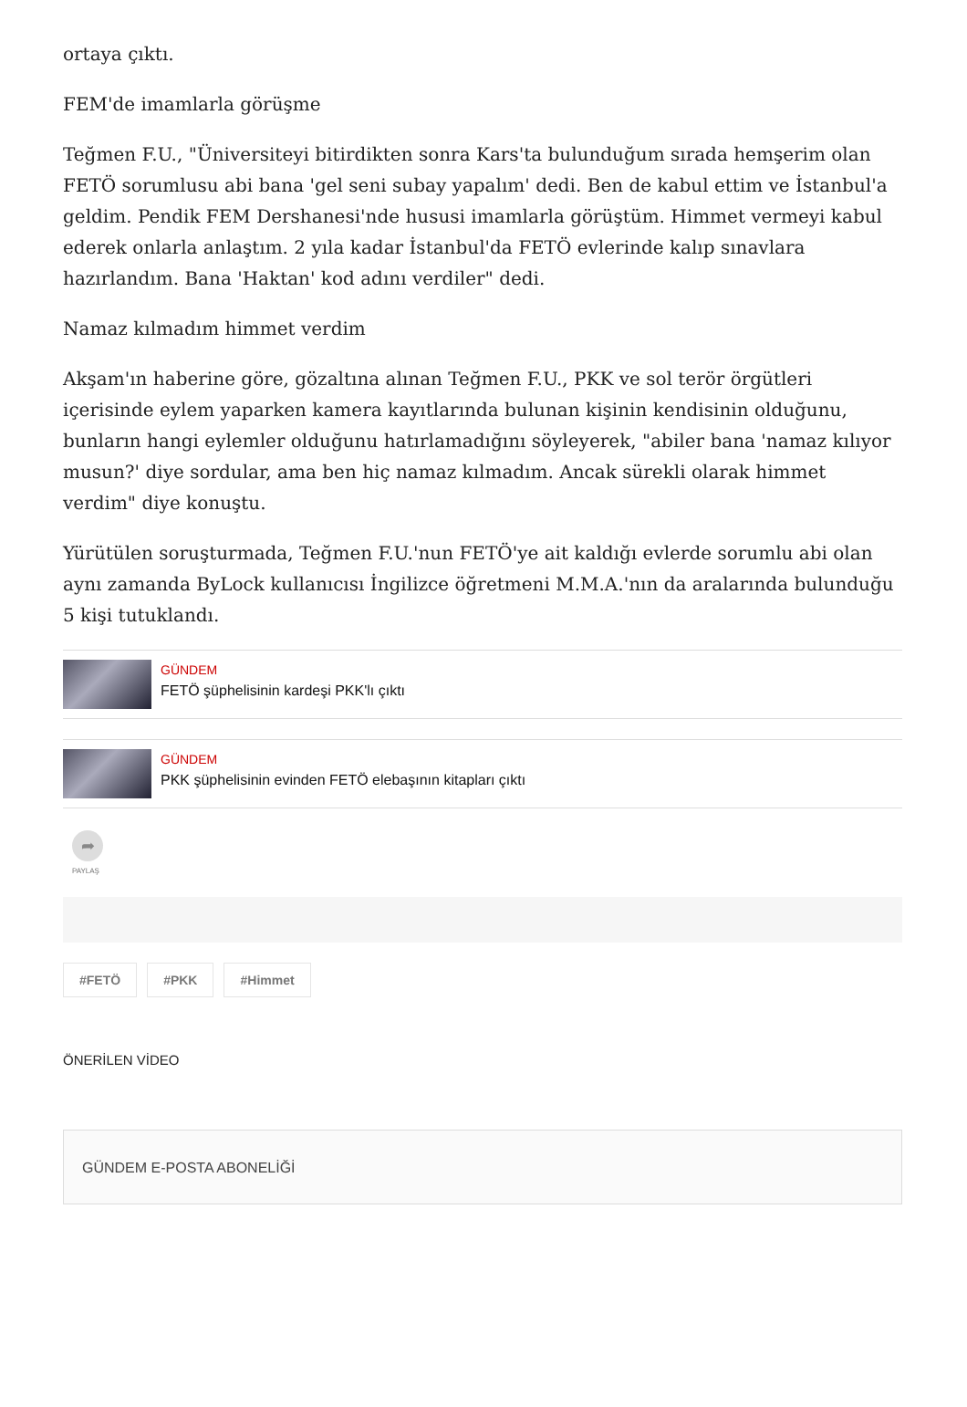ortaya çıktı.
FEM'de imamlarla görüşme
Teğmen F.U., "Üniversiteyi bitirdikten sonra Kars'ta bulunduğum sırada hemşerim olan FETÖ sorumlusu abi bana 'gel seni subay yapalım' dedi. Ben de kabul ettim ve İstanbul'a geldim. Pendik FEM Dershanesi'nde hususi imamlarla görüştüm. Himmet vermeyi kabul ederek onlarla anlaştım. 2 yıla kadar İstanbul'da FETÖ evlerinde kalıp sınavlara hazırlandım. Bana 'Haktan' kod adını verdiler" dedi.
Namaz kılmadım himmet verdim
Akşam'ın haberine göre, gözaltına alınan Teğmen F.U., PKK ve sol terör örgütleri içerisinde eylem yaparken kamera kayıtlarında bulunan kişinin kendisinin olduğunu, bunların hangi eylemler olduğunu hatırlamadığını söyleyerek, "abiler bana 'namaz kılıyor musun?' diye sordular, ama ben hiç namaz kılmadım. Ancak sürekli olarak himmet verdim" diye konuştu.
Yürütülen soruşturmada, Teğmen F.U.'nun FETÖ'ye ait kaldığı evlerde sorumlu abi olan aynı zamanda ByLock kullanıcısı İngilizce öğretmeni M.M.A.'nın da aralarında bulunduğu 5 kişi tutuklandı.
GÜNDEM
FETÖ şüphelisinin kardeşi PKK'lı çıktı
GÜNDEM
PKK şüphelisinin evinden FETÖ elebaşının kitapları çıktı
➦
PAYLAŞ
#FETÖ #PKK #Himmet
ÖNERİLEN VİDEO
GÜNDEM E-POSTA ABONELİĞİ